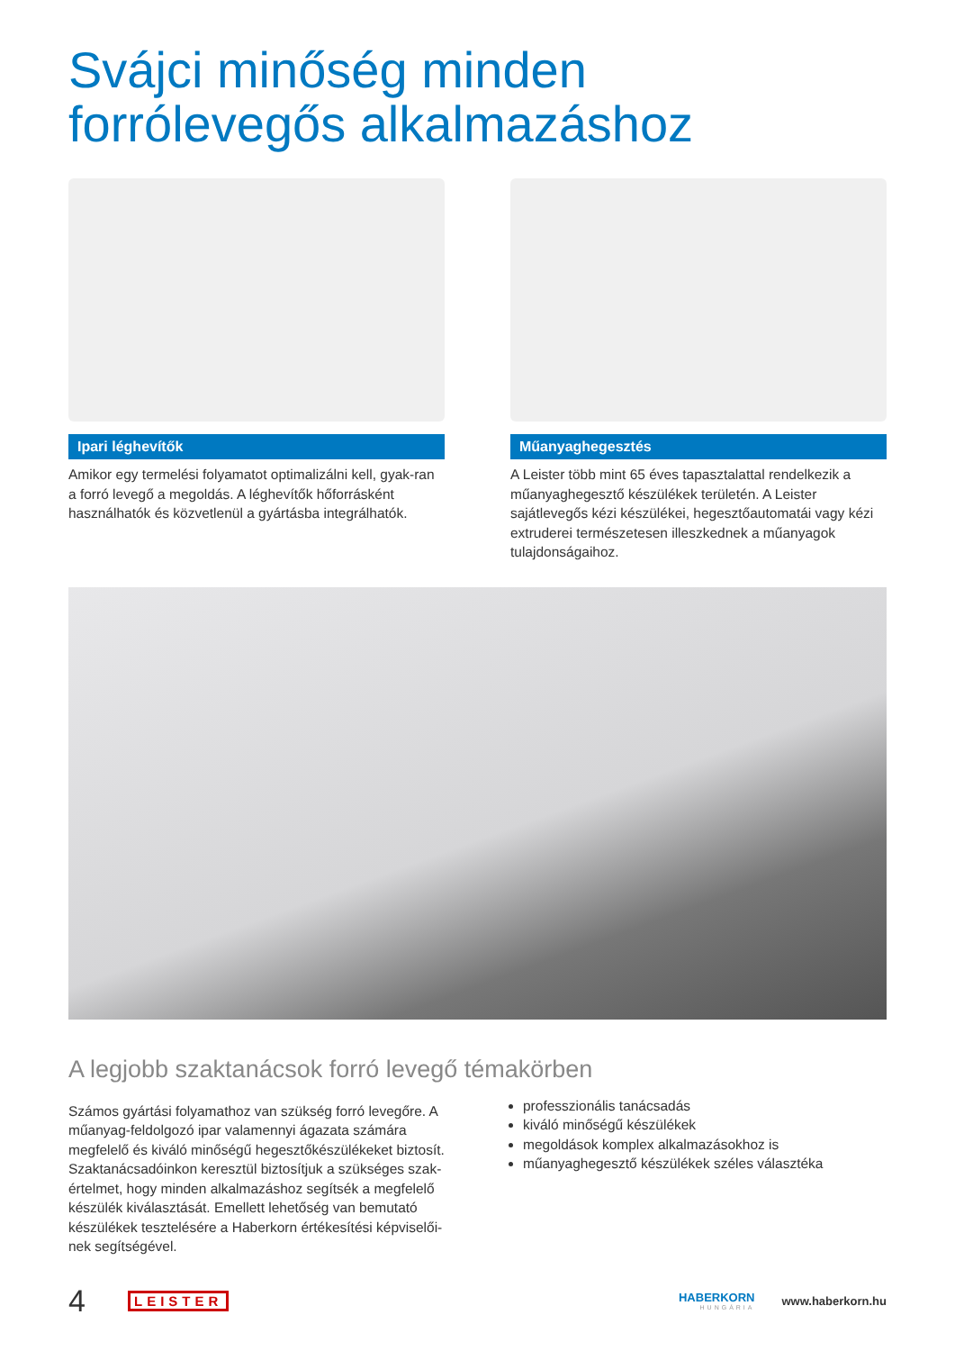Svájci minőség minden
forrólevegős alkalmazáshoz
Ipari léghevítők
Amikor egy termelési folyamatot optimalizálni kell, gyak-ran a forró levegő a megoldás. A léghevítők hőforrásként használhatók és közvetlenül a gyártásba integrálhatók.
Műanyaghegesztés
A Leister több mint 65 éves tapasztalattal rendelkezik a műanyaghegesztő készülékek területén. A Leister sajátlevegős kézi készülékei, hegesztőautomatái vagy kézi extruderei természetesen illeszkednek a műanyagok tulajdonságaihoz.
A legjobb szaktanácsok forró levegő témakörben
Számos gyártási folyamathoz van szükség forró levegőre. A műanyag-feldolgozó ipar valamennyi ágazata számára megfelelő és kiváló minőségű hegesztőkészülékeket biztosít. Szaktanácsadóinkon keresztül biztosítjuk a szükséges szak-értelmet, hogy minden alkalmazáshoz segítsék a megfelelő készülék kiválasztását. Emellett lehetőség van bemutató készülékek tesztelésére a Haberkorn értékesítési képviselői-nek segítségével.
professzionális tanácsadás
kiváló minőségű készülékek
megoldások komplex alkalmazásokhoz is
műanyaghegesztő készülékek széles választéka
4 LEISTER HABERKORN
HUNGÁRIA www.haberkorn.hu